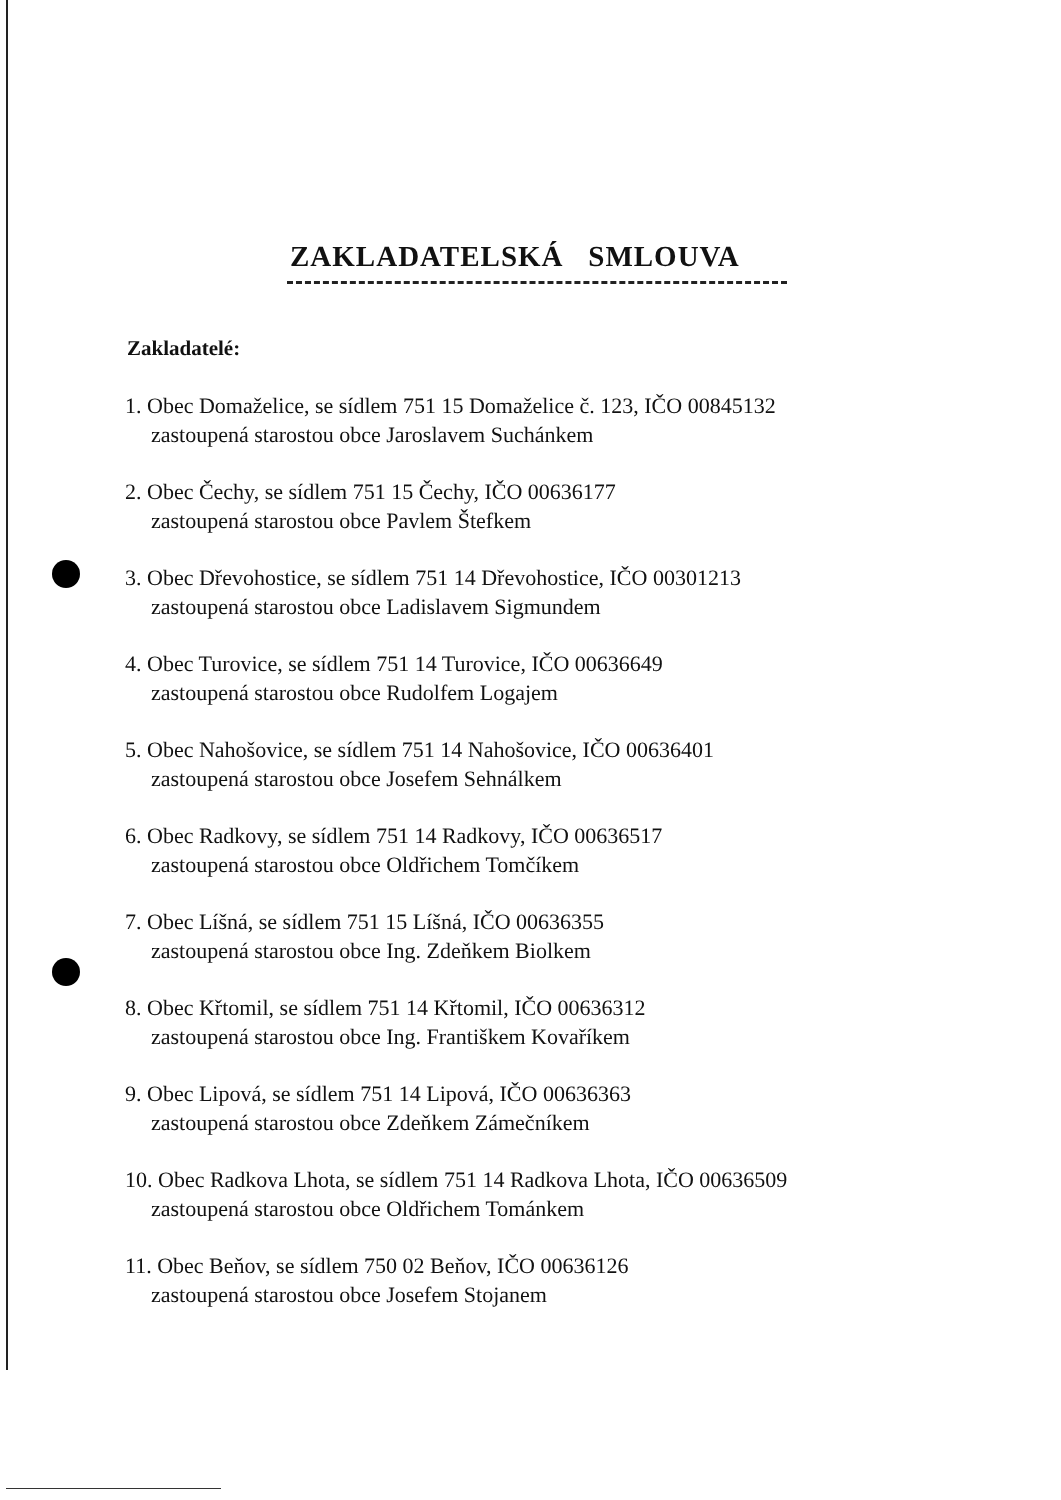ZAKLADATELSKÁ SMLOUVA
Zakladatelé:
1. Obec Domaželice, se sídlem 751 15 Domaželice č. 123, IČO 00845132
zastoupená starostou obce Jaroslavem Suchánkem
2. Obec Čechy, se sídlem 751 15 Čechy, IČO 00636177
zastoupená starostou obce Pavlem Štefkem
3. Obec Dřevohostice, se sídlem 751 14 Dřevohostice, IČO 00301213
zastoupená starostou obce Ladislavem Sigmundem
4. Obec Turovice, se sídlem 751 14 Turovice, IČO 00636649
zastoupená starostou obce Rudolfem Logajem
5. Obec Nahošovice, se sídlem 751 14 Nahošovice, IČO 00636401
zastoupená starostou obce Josefem Sehnálkem
6. Obec Radkovy, se sídlem 751 14 Radkovy, IČO 00636517
zastoupená starostou obce Oldřichem Tomčíkem
7. Obec Líšná, se sídlem 751 15 Líšná, IČO 00636355
zastoupená starostou obce Ing. Zdeňkem Biolkem
8. Obec Křtomil, se sídlem 751 14 Křtomil, IČO 00636312
zastoupená starostou obce Ing. Františkem Kovaříkem
9. Obec Lipová, se sídlem 751 14 Lipová, IČO 00636363
zastoupená starostou obce Zdeňkem Zámečníkem
10. Obec Radkova Lhota, se sídlem 751 14 Radkova Lhota, IČO 00636509
zastoupená starostou obce Oldřichem Tománkem
11. Obec Beňov, se sídlem 750 02 Beňov, IČO 00636126
zastoupená starostou obce Josefem Stojanem